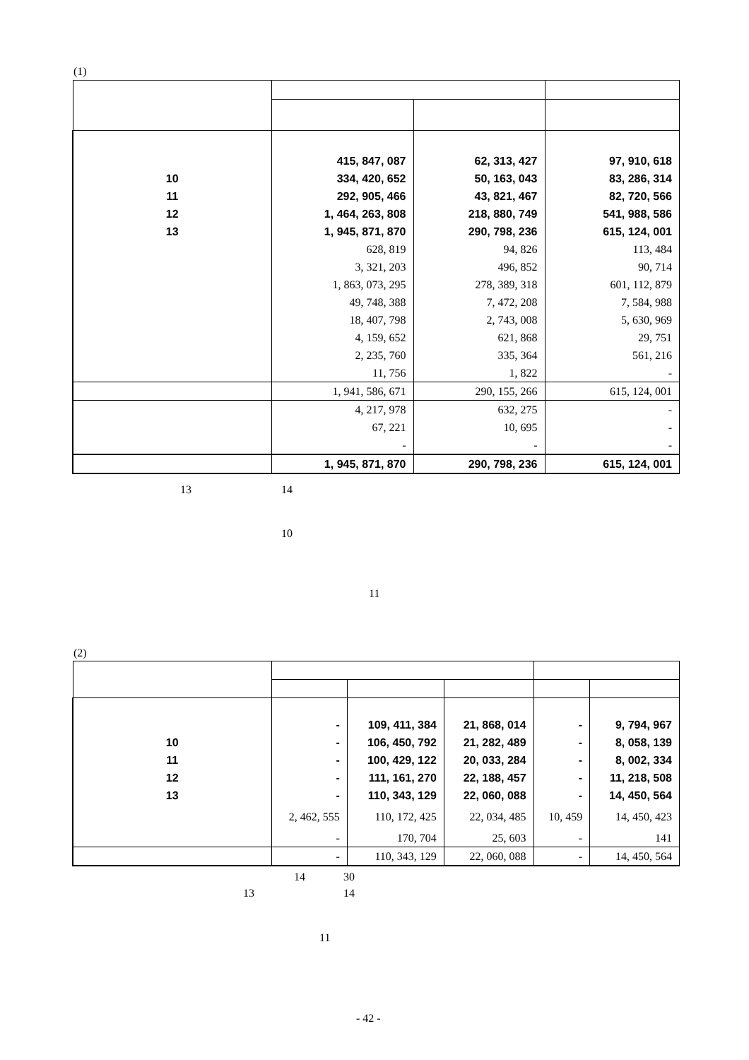(1)
| | 415, 847, 087 | 62, 313, 427 | 97, 910, 618 |
| 10 | 334, 420, 652 | 50, 163, 043 | 83, 286, 314 |
| 11 | 292, 905, 466 | 43, 821, 467 | 82, 720, 566 |
| 12 | 1, 464, 263, 808 | 218, 880, 749 | 541, 988, 586 |
| 13 | 1, 945, 871, 870 | 290, 798, 236 | 615, 124, 001 |
| | 628, 819 | 94, 826 | 113, 484 |
| | 3, 321, 203 | 496, 852 | 90, 714 |
| | 1, 863, 073, 295 | 278, 389, 318 | 601, 112, 879 |
| | 49, 748, 388 | 7, 472, 208 | 7, 584, 988 |
| | 18, 407, 798 | 2, 743, 008 | 5, 630, 969 |
| | 4, 159, 652 | 621, 868 | 29, 751 |
| | 2, 235, 760 | 335, 364 | 561, 216 |
| | 11, 756 | 1, 822 | - |
| | 1, 941, 586, 671 | 290, 155, 266 | 615, 124, 001 |
| | 4, 217, 978 | 632, 275 | - |
| | 67, 221 | 10, 695 | - |
| | - | - | - |
| | 1, 945, 871, 870 | 290, 798, 236 | 615, 124, 001 |
13 14
10
11
(2)
| | - | 109, 411, 384 | 21, 868, 014 | - | 9, 794, 967 |
| 10 | - | 106, 450, 792 | 21, 282, 489 | - | 8, 058, 139 |
| 11 | - | 100, 429, 122 | 20, 033, 284 | - | 8, 002, 334 |
| 12 | - | 111, 161, 270 | 22, 188, 457 | - | 11, 218, 508 |
| 13 | - | 110, 343, 129 | 22, 060, 088 | - | 14, 450, 564 |
| | 2, 462, 555 | 110, 172, 425 | 22, 034, 485 | 10, 459 | 14, 450, 423 |
| | - | 170, 704 | 25, 603 | - | 141 |
| | - | 110, 343, 129 | 22, 060, 088 | - | 14, 450, 564 |
14 30
13 14
11
- 42 -